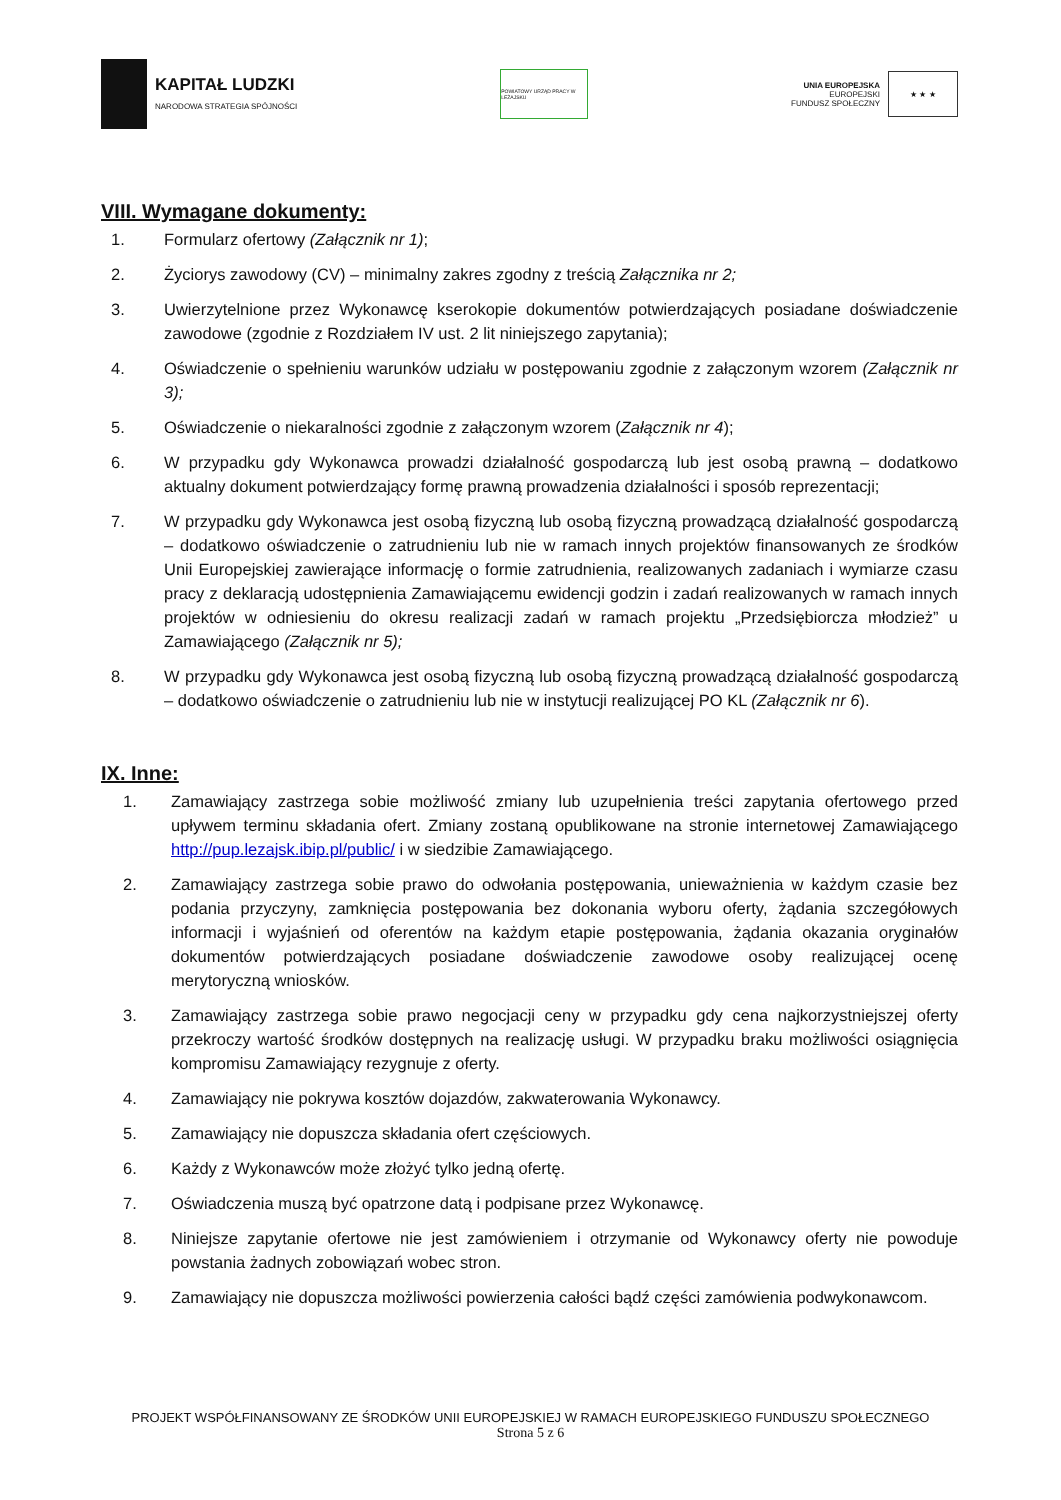KAPITAŁ LUDZKI
NARODOWA STRATEGIA SPÓJNOŚCI
POWIATOWY URZĄD PRACY W LEŻAJSKU
UNIA EUROPEJSKA
EUROPEJSKI
FUNDUSZ SPOŁECZNY
★ ★ ★
VIII. Wymagane dokumenty:
1. Formularz ofertowy (Załącznik nr 1);
2. Życiorys zawodowy (CV) – minimalny zakres zgodny z treścią Załącznika nr 2;
3. Uwierzytelnione przez Wykonawcę kserokopie dokumentów potwierdzających posiadane doświadczenie zawodowe (zgodnie z Rozdziałem IV ust. 2 lit niniejszego zapytania);
4. Oświadczenie o spełnieniu warunków udziału w postępowaniu zgodnie z załączonym wzorem (Załącznik nr 3);
5. Oświadczenie o niekaralności zgodnie z załączonym wzorem (Załącznik nr 4);
6. W przypadku gdy Wykonawca prowadzi działalność gospodarczą lub jest osobą prawną – dodatkowo aktualny dokument potwierdzający formę prawną prowadzenia działalności i sposób reprezentacji;
7. W przypadku gdy Wykonawca jest osobą fizyczną lub osobą fizyczną prowadzącą działalność gospodarczą – dodatkowo oświadczenie o zatrudnieniu lub nie w ramach innych projektów finansowanych ze środków Unii Europejskiej zawierające informację o formie zatrudnienia, realizowanych zadaniach i wymiarze czasu pracy z deklaracją udostępnienia Zamawiającemu ewidencji godzin i zadań realizowanych w ramach innych projektów w odniesieniu do okresu realizacji zadań w ramach projektu „Przedsiębiorcza młodzież” u Zamawiającego (Załącznik nr 5);
8. W przypadku gdy Wykonawca jest osobą fizyczną lub osobą fizyczną prowadzącą działalność gospodarczą – dodatkowo oświadczenie o zatrudnieniu lub nie w instytucji realizującej PO KL (Załącznik nr 6).
IX. Inne:
1. Zamawiający zastrzega sobie możliwość zmiany lub uzupełnienia treści zapytania ofertowego przed upływem terminu składania ofert. Zmiany zostaną opublikowane na stronie internetowej Zamawiającego http://pup.lezajsk.ibip.pl/public/ i w siedzibie Zamawiającego.
2. Zamawiający zastrzega sobie prawo do odwołania postępowania, unieważnienia w każdym czasie bez podania przyczyny, zamknięcia postępowania bez dokonania wyboru oferty, żądania szczegółowych informacji i wyjaśnień od oferentów na każdym etapie postępowania, żądania okazania oryginałów dokumentów potwierdzających posiadane doświadczenie zawodowe osoby realizującej ocenę merytoryczną wniosków.
3. Zamawiający zastrzega sobie prawo negocjacji ceny w przypadku gdy cena najkorzystniejszej oferty przekroczy wartość środków dostępnych na realizację usługi. W przypadku braku możliwości osiągnięcia kompromisu Zamawiający rezygnuje z oferty.
4. Zamawiający nie pokrywa kosztów dojazdów, zakwaterowania Wykonawcy.
5. Zamawiający nie dopuszcza składania ofert częściowych.
6. Każdy z Wykonawców może złożyć tylko jedną ofertę.
7. Oświadczenia muszą być opatrzone datą i podpisane przez Wykonawcę.
8. Niniejsze zapytanie ofertowe nie jest zamówieniem i otrzymanie od Wykonawcy oferty nie powoduje powstania żadnych zobowiązań wobec stron.
9. Zamawiający nie dopuszcza możliwości powierzenia całości bądź części zamówienia podwykonawcom.
PROJEKT WSPÓŁFINANSOWANY ZE ŚRODKÓW UNII EUROPEJSKIEJ W RAMACH EUROPEJSKIEGO FUNDUSZU SPOŁECZNEGO
Strona 5 z 6